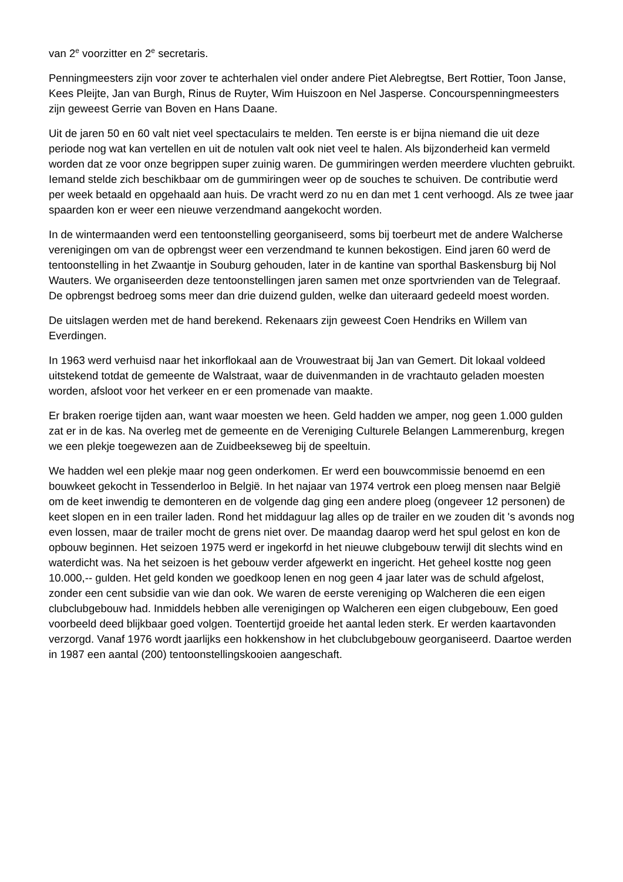van 2<sup>e</sup> voorzitter en 2<sup>e</sup> secretaris.
Penningmeesters zijn voor zover te achterhalen viel onder andere Piet Alebregtse, Bert Rottier, Toon Janse, Kees Pleijte, Jan van Burgh, Rinus de Ruyter, Wim Huiszoon en Nel Jasperse. Concourspenningmeesters zijn geweest Gerrie van Boven en Hans Daane.
Uit de jaren 50 en 60 valt niet veel spectaculairs te melden. Ten eerste is er bijna niemand die uit deze periode nog wat kan vertellen en uit de notulen valt ook niet veel te halen. Als bijzonderheid kan vermeld worden dat ze voor onze begrippen super zuinig waren. De gummiringen werden meerdere vluchten gebruikt. Iemand stelde zich beschikbaar om de gummiringen weer op de souches te schuiven. De contributie werd per week betaald en opgehaald aan huis. De vracht werd zo nu en dan met 1 cent verhoogd. Als ze twee jaar spaarden kon er weer een nieuwe verzendmand aangekocht worden.
In de wintermaanden werd een tentoonstelling georganiseerd, soms bij toerbeurt met de andere Walcherse verenigingen om van de opbrengst weer een verzendmand te kunnen bekostigen. Eind jaren 60 werd de tentoonstelling in het Zwaantje in Souburg gehouden, later in de kantine van sporthal Baskensburg bij Nol Wauters. We organiseerden deze tentoonstellingen jaren samen met onze sportvrienden van de Telegraaf. De opbrengst bedroeg soms meer dan drie duizend gulden, welke dan uiteraard gedeeld moest worden.
De uitslagen werden met de hand berekend. Rekenaars zijn geweest Coen Hendriks en Willem van Everdingen.
In 1963 werd verhuisd naar het inkorflokaal aan de Vrouwestraat bij Jan van Gemert. Dit lokaal voldeed uitstekend totdat de gemeente de Walstraat, waar de duivenmanden in de vrachtauto geladen moesten worden, afsloot voor het verkeer en er een promenade van maakte.
Er braken roerige tijden aan, want waar moesten we heen. Geld hadden we amper, nog geen 1.000 gulden zat er in de kas. Na overleg met de gemeente en de Vereniging Culturele Belangen Lammerenburg, kregen we een plekje toegewezen aan de Zuidbeekseweg bij de speeltuin.
We hadden wel een plekje maar nog geen onderkomen. Er werd een bouwcommissie benoemd en een bouwkeet gekocht in Tessenderloo in België. In het najaar van 1974 vertrok een ploeg mensen naar België om de keet inwendig te demonteren en de volgende dag ging een andere ploeg (ongeveer 12 personen) de keet slopen en in een trailer laden. Rond het middaguur lag alles op de trailer en we zouden dit 's avonds nog even lossen, maar de trailer mocht de grens niet over. De maandag daarop werd het spul gelost en kon de opbouw beginnen. Het seizoen 1975 werd er ingekorfd in het nieuwe clubgebouw terwijl dit slechts wind en waterdicht was. Na het seizoen is het gebouw verder afgewerkt en ingericht. Het geheel kostte nog geen 10.000,-- gulden. Het geld konden we goedkoop lenen en nog geen 4 jaar later was de schuld afgelost, zonder een cent subsidie van wie dan ook. We waren de eerste vereniging op Walcheren die een eigen clubclubgebouw had. Inmiddels hebben alle verenigingen op Walcheren een eigen clubgebouw, Een goed voorbeeld deed blijkbaar goed volgen. Toentertijd groeide het aantal leden sterk. Er werden kaartavonden verzorgd. Vanaf 1976 wordt jaarlijks een hokkenshow in het clubclubgebouw georganiseerd. Daartoe werden in 1987 een aantal (200) tentoonstellingskooien aangeschaft.